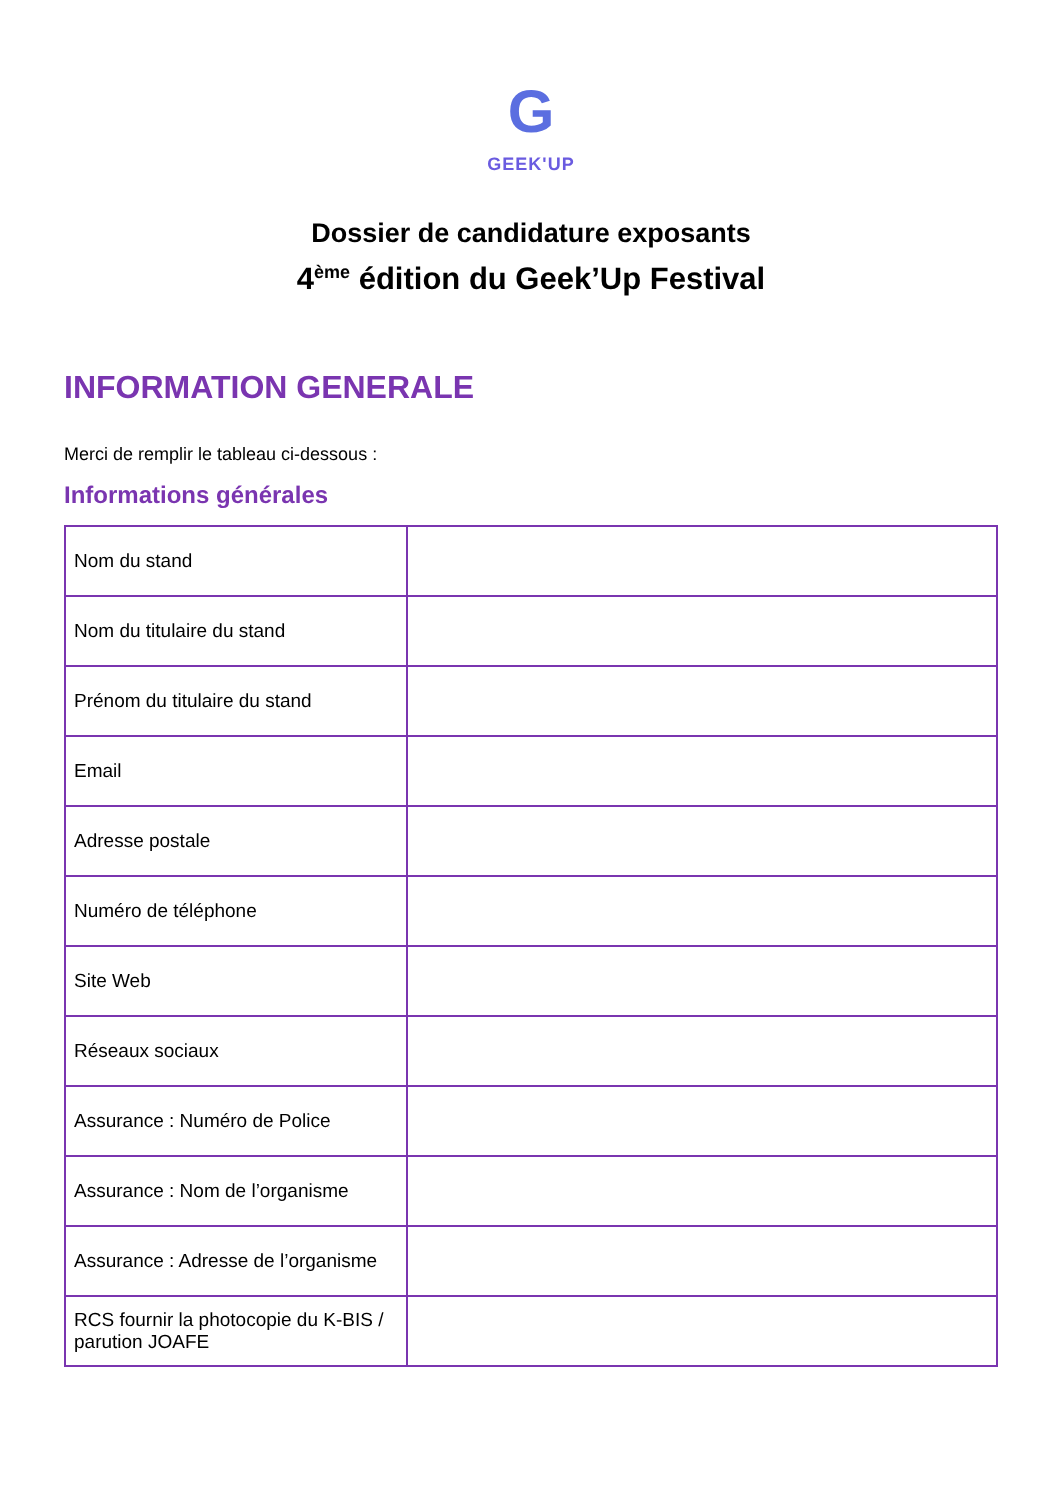G
GEEK'UP
Dossier de candidature exposants
4<sup>ème</sup> édition du Geek’Up Festival
INFORMATION GENERALE
Merci de remplir le tableau ci-dessous :
Informations générales
| Nom du stand | |
| Nom du titulaire du stand | |
| Prénom du titulaire du stand | |
| Email | |
| Adresse postale | |
| Numéro de téléphone | |
| Site Web | |
| Réseaux sociaux | |
| Assurance : Numéro de Police | |
| Assurance : Nom de l’organisme | |
| Assurance : Adresse de l’organisme | |
| RCS fournir la photocopie du K-BIS / parution JOAFE | |